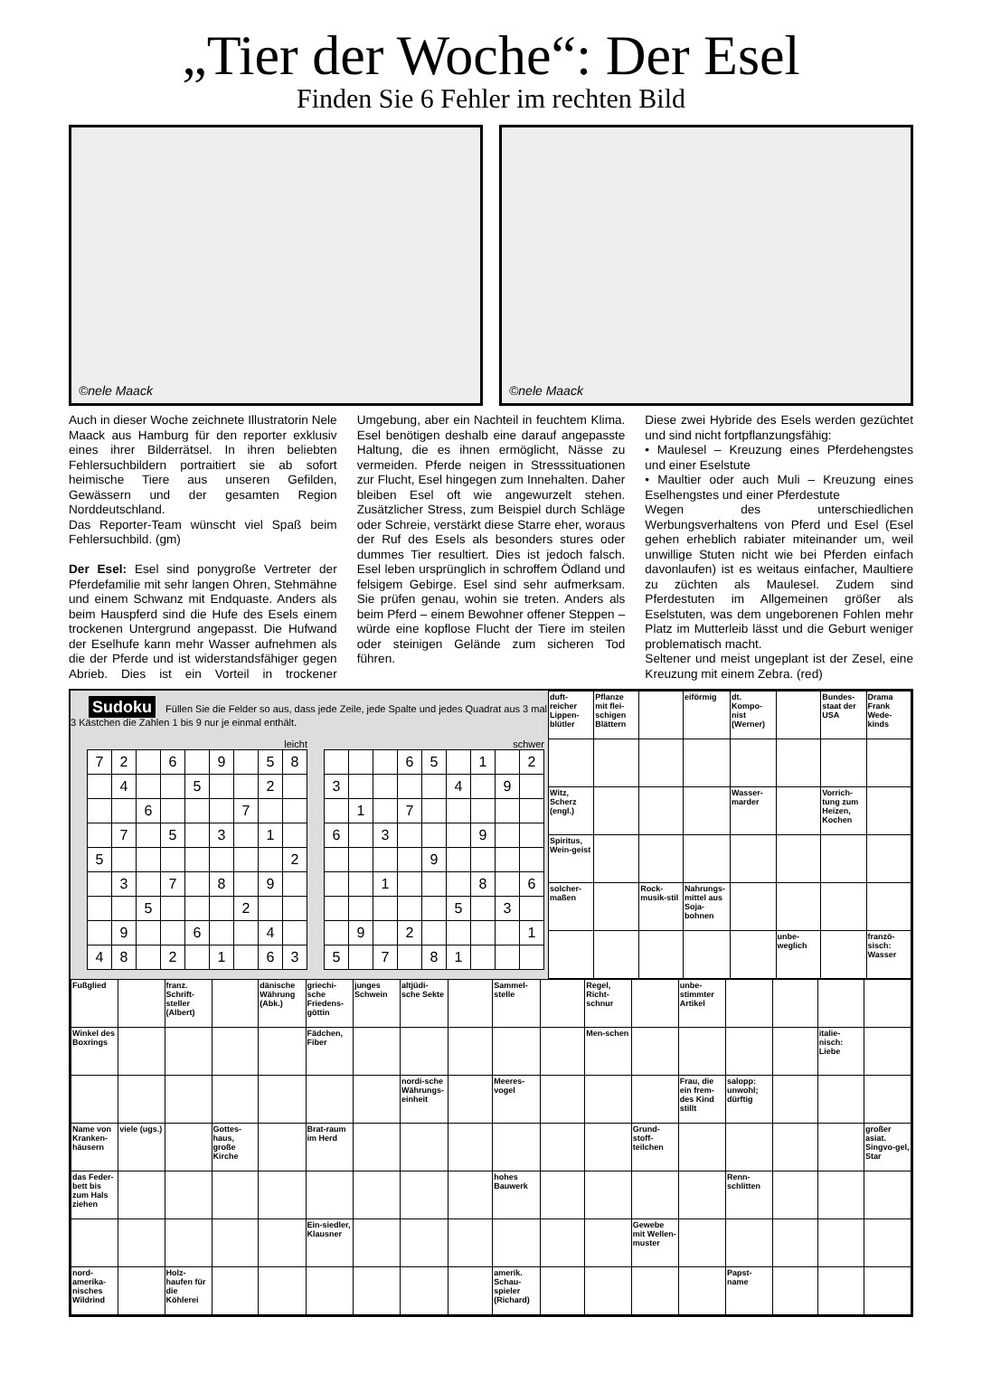„Tier der Woche“: Der Esel
Finden Sie 6 Fehler im rechten Bild
©nele Maack
©nele Maack
Auch in dieser Woche zeichnete Illustratorin Nele Maack aus Hamburg für den reporter exklusiv eines ihrer Bilderrätsel. In ihren beliebten Fehlersuchbildern portraitiert sie ab sofort heimische Tiere aus unseren Gefilden, Gewässern und der gesamten Region Norddeutschland.
Das Reporter-Team wünscht viel Spaß beim Fehlersuchbild. (gm)
Der Esel: Esel sind ponygroße Vertreter der Pferdefamilie mit sehr langen Ohren, Stehmähne und einem Schwanz mit Endquaste. Anders als beim Hauspferd sind die Hufe des Esels einem trockenen Untergrund angepasst. Die Hufwand der Eselhufe kann mehr Wasser aufnehmen als die der Pferde und ist widerstandsfähiger gegen Abrieb. Dies ist ein Vorteil in trockener Umgebung, aber ein Nachteil in feuchtem Klima. Esel benötigen deshalb eine darauf angepasste Haltung, die es ihnen ermöglicht, Nässe zu vermeiden. Pferde neigen in Stresssituationen zur Flucht, Esel hingegen zum Innehalten. Daher bleiben Esel oft wie angewurzelt stehen. Zusätzlicher Stress, zum Beispiel durch Schläge oder Schreie, verstärkt diese Starre eher, woraus der Ruf des Esels als besonders stures oder dummes Tier resultiert. Dies ist jedoch falsch. Esel leben ursprünglich in schroffem Ödland und felsigem Gebirge. Esel sind sehr aufmerksam. Sie prüfen genau, wohin sie treten. Anders als beim Pferd – einem Bewohner offener Steppen – würde eine kopflose Flucht der Tiere im steilen oder steinigen Gelände zum sicheren Tod führen.
Diese zwei Hybride des Esels werden gezüchtet und sind nicht fortpflanzungsfähig:
• Maulesel – Kreuzung eines Pferdehengstes und einer Eselstute
• Maultier oder auch Muli – Kreuzung eines Eselhengstes und einer Pferdestute
Wegen des unterschiedlichen Werbungsverhaltens von Pferd und Esel (Esel gehen erheblich rabiater miteinander um, weil unwillige Stuten nicht wie bei Pferden einfach davonlaufen) ist es weitaus einfacher, Maultiere zu züchten als Maulesel. Zudem sind Pferdestuten im Allgemeinen größer als Eselstuten, was dem ungeborenen Fohlen mehr Platz im Mutterleib lässt und die Geburt weniger problematisch macht.
Seltener und meist ungeplant ist der Zesel, eine Kreuzung mit einem Zebra. (red)
Sudoku Füllen Sie die Felder so aus, dass jede Zeile, jede Spalte und jedes Quadrat aus 3 mal 3 Kästchen die Zahlen 1 bis 9 nur je einmal enthält.
leicht
| 7 | 2 | | 6 | | 9 | | 5 | 8 |
| | 4 | | | 5 | | | 2 | |
| | | 6 | | | | 7 | | |
| | 7 | | 5 | | 3 | | 1 | |
| 5 | | | | | | | | 2 |
| | 3 | | 7 | | 8 | | 9 | |
| | | 5 | | | | 2 | | |
| | 9 | | | 6 | | | 4 | |
| 4 | 8 | | 2 | | 1 | | 6 | 3 |
schwer
| | | | 6 | 5 | | 1 | | 2 |
| 3 | | | | | 4 | | 9 | |
| | 1 | | 7 | | | | | |
| 6 | | 3 | | | | 9 | | |
| | | | | 9 | | | | |
| | | 1 | | | | 8 | | 6 |
| | | | | | 5 | | 3 | |
| | 9 | | 2 | | | | | 1 |
| 5 | | 7 | | 8 | 1 | | | |
| duft-reicher Lippen-blütler | Pflanze mit flei-schigen Blättern | | eiförmig | dt. Kompo-nist (Werner) | | Bundes-staat der USA | Drama Frank Wede-kinds |
| Witz, Scherz (engl.) | | | | Wasser-marder | | Vorrich-tung zum Heizen, Kochen | |
| Spiritus, Wein-geist | | | | | | | |
| solcher-maßen | | Rock-musik-stil | Nahrungs-mittel aus Soja-bohnen | | | | |
| | | | | | unbe-weglich | | franzö-sisch: Wasser |
| Fußglied | | franz. Schrift-steller (Albert) | | dänische Währung (Abk.) | griechi-sche Friedens-göttin | junges Schwein | altjüdi-sche Sekte | | Sammel-stelle | | Regel, Richt-schnur | | unbe-stimmter Artikel | | | | |
| Winkel des Boxrings | | | | | Fädchen, Fiber | | | | | | Men-schen | | | | | italie-nisch: Liebe | |
| | | | | | | | nordi-sche Währungs-einheit | | Meeres-vogel | | | | Frau, die ein frem-des Kind stillt | salopp: unwohl; dürftig | | | |
| Name von Kranken-häusern | viele (ugs.) | | Gottes-haus, große Kirche | | Brat-raum im Herd | | | | | | | Grund-stoff-teilchen | | | | | großer asiat. Singvo-gel, Star |
| das Feder-bett bis zum Hals ziehen | | | | | | | | | hohes Bauwerk | | | | | Renn-schlitten | | | |
| | | | | | Ein-siedler, Klausner | | | | | | | Gewebe mit Wellen-muster | | | | | |
| nord-amerika-nisches Wildrind | | Holz-haufen für die Köhlerei | | | | | | | amerik. Schau-spieler (Richard) | | | | | Papst-name | | | |